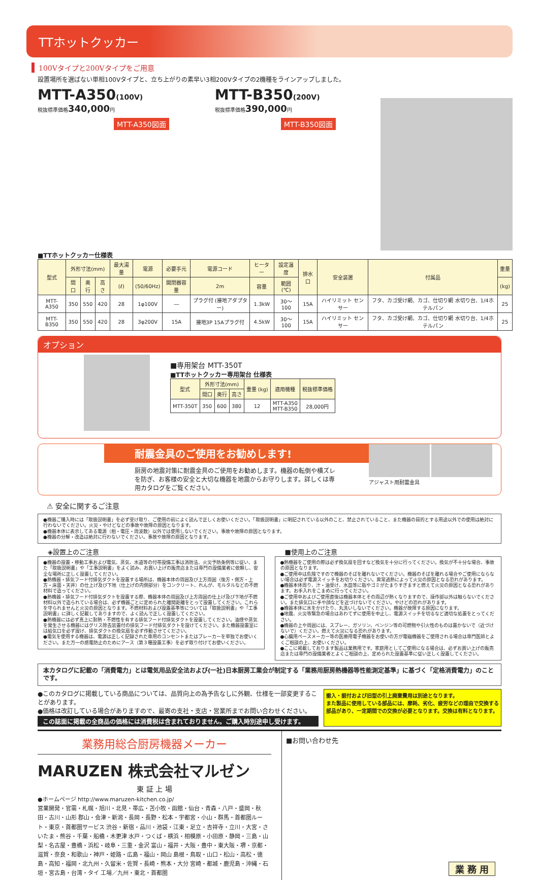TTホットクッカー
100Vタイプと200Vタイプをご用意
設置場所を選ばない単相100Vタイプと、立ち上がりの素早い3相200Vタイプの2機種をラインアップしました。
MTT-A350(100V)
税抜標準価格340,000円
MTT-A350図面
MTT-B350(200V)
税抜標準価格390,000円
MTT-B350図面
■TTホットクッカー仕様表
| 型式 | 外形寸法(mm) | | | 最大湯量 | 電源 | 必要手元 | 電源コード | ヒーター | 設定温度 | 排水口 | 安全装置 | 付属品 | 重量 |
| --- | --- | --- | --- | --- | --- | --- | --- | --- | --- | --- | --- | --- | --- |
| | 間口 | 奥行 | 高さ | (ℓ) | (50/60Hz) | 開閉器容量 | 2m | 容量 | 範囲(℃) | | | | (kg) |
| MTT-A350 | 350 | 550 | 420 | 28 | 1φ100V | ― | プラグ付 (接地アダプター) | 1.3kW | 30～100 | 15A | ハイリミット センサー | フタ、カゴ受け網、カゴ、仕切り網 水切り台、1/4ホテルパン | 25 |
| MTT-B350 | 350 | 550 | 420 | 28 | 3φ200V | 15A | 接地3P 15Aプラグ付 | 4.5kW | 30～100 | 15A | ハイリミット センサー | フタ、カゴ受け網、カゴ、仕切り網 水切り台、1/4ホテルパン | 25 |
オプション
■専用架台 MTT-350T
■TTホットクッカー専用架台 仕様表
| 型式 | 外形寸法(mm) | | | 重量 (kg) | 適用機種 | 税抜標準価格 |
| --- | --- | --- | --- | --- | --- | --- |
| | 間口 | 奥行 | 高さ | | | |
| MTT-350T | 350 | 600 | 380 | 12 | MTT-A350 MTT-B350 | 28,000円 |
耐震金具のご使用をお勧めします!
厨房の地震対策に耐震金具のご使用をお勧めします。機器の転倒や横ズレを防ぎ、お客様の安全と大切な機器を地震からお守りします。詳しくは専用カタログをご覧ください。
アジャスト用耐震金具
⚠ 安全に関するご注意
●機器ご購入時には「取扱説明書」を必ず受け取り、ご使用の前によく読んで正しくお使いください。「取扱説明書」に明記されている以外のこと、禁止されていること、また機器の目的とする用途以外での使用は絶対に行わないでください。火災・やけどなどの事故や故障の原因となります。
●機器本体に表示してある電源（相・電圧・周波数）以外では使用しないでください。事故や故障の原因となります。
●機器の分解・改造は絶対に行わないでください。事故や故障の原因となります。
◈設置上のご注意
●機器の設置・移動工事および電気、蒸気、水道等の付帯設備工事は消防法、火災予防条例等に従い、また「取扱説明書」や「工事説明書」をよく読み、お買い上げの販売店または専門の設備業者に依頼し、安全な場所に正しく設置してください。
●熱機器・排気フード付排気ダクトを設置する場所は、機器本体の周囲及び上方周囲（後方・側方・上方・床面・天井）の仕上げ及び下地（仕上げの内側部分）をコンクリート、れんが、モルタルなどの不燃材料で造ってください。
●熱機器・排気フード付排気ダクトを設置する際、機器本体の周囲及び上方周囲の仕上げ及び下地が不燃材料以外で造られている場合は、必ず機器ごとに定められた離間距離をとって設置してください。これらを守られませんと火災の原因となります。不燃材料および設置基準等については「取扱説明書」や「工事説明書」に詳しく記載してありますので、よく読んで正しく設置してください。
●熱機器には必ず真上に耐熱・不燃性を有する排気フード付排気ダクトを設置してください。油煙や蒸気を発生させる機器にはグリス除去装置付の排気フード付排気ダクトを設けてください。また機器設置室には給気口を必ず設け、排気ダクトの換気扇を必ず作動させてください。
●電気を使用する機器は、電源は正しく記録された専用のコンセントまたはブレーカーを単独でお使いください。また万一の感電防止のためにアース（第３種設置工事）を必ず取り付けてお使いください。
■使用上のご注意
●熱機器をご使用の際は必ず換気扇を回すなど換気を十分に行ってください。換気が不十分な場合、事故の原因となります。
●ご使用中は危険ですので機器のそばを離れないでください。機器のそばを離れる場合やご使用にならない場合は必ず電源スイッチをお切りください。異常過熱によって火災の原因となる恐れがあります。
●機器本体周り、汁・油受け、水皿等に脂やゴミがたまりすぎますと燃えて火災の原因となる恐れがあります。お手入れをこまめに行ってください。
●ご使用中およびご使用直後は機器本体とその周辺が熱くなりますので、操作部以外は触らないでください。また排気口に手や顔などを近づけないでください。やけどの恐れがあります。
●機器本体に水をかけたり、丸洗いしないでください。機器が故障する原因になります。
●地震、火災等緊急の場合はあわてずに使用を中止し、電源スイッチを切るなど適切な処置をとってください。
●機器の上や周囲には、スプレー、ガソリン、ベンジン等の可燃物や引火性のものは置かないで（近づけないで）ください。燃えて火災になる恐れがあります。
●心臓用ペースメーカー等の医療用電子機器をお使いの方が電磁機器をご使用される場合は専門医師とよくご相談の上、お使いください。
●ここに掲載しております製品は業務用です。家庭用としてご使用になる場合は、必ずお買い上げの販売店または専門の設備業者とよくご相談の上、定められた設置基準に従い正しく設置してください。
本カタログに記載の「消費電力」とは電気用品安全法および(一社)日本厨房工業会が制定する「業務用厨房熱機器等性能測定基準」に基づく「定格消費電力」のことです。
●このカタログに掲載している商品については、品質向上の為予告なしに外観、仕様を一部変更することがあります。
●価格は改訂している場合がありますので、最寄の支社・支店・営業所までお問い合わせください。
この誌面に掲載の全商品の価格には消費税は含まれておりません。ご購入時別途申し受けます。
搬入・据付および旧型の引上廃棄費用は別途となります。
また製品に使用している部品には、摩耗、劣化、疲労などの理由で交換する部品があり、一定期間での交換が必要となります。交換は有料となります。
業務用総合厨房機器メーカー
MARUZEN 株式会社マルゼン
東 証 上 場
●ホームページ http://www.maruzen-kitchen.co.jp/
営業開発・官需・札幌・旭川・北見・帯広・苫小牧・函館・仙台・青森・八戸・盛岡・秋田・古川・山形 郡山・会津・新潟・長岡・長野・松本・宇都宮・小山・群馬・首都圏ルート・東京・首都圏サービス 渋谷・新宿・品川・池袋・江東・足立・吉祥寺・立川・大宮・さいたま・熊谷・千葉・船橋・木更津 水戸・つくば・横浜・相模原・小田原・静岡・三島・山梨・名古屋・豊橋・浜松・岐阜・三重・金沢 富山・福井・大阪・豊中・東大阪・堺・京都・滋賀・奈良・和歌山・神戸・姫路・広島・福山・岡山 島根・鳥取・山口・松山・高松・徳島・高知・福岡・北九州・久留米・佐賀・長崎・熊本・大分 宮崎・都城・鹿児島・沖縄・石垣・宮古島・台湾・タイ 工場／九州・東北・首都圏
■お問い合わせ先
業 務 用